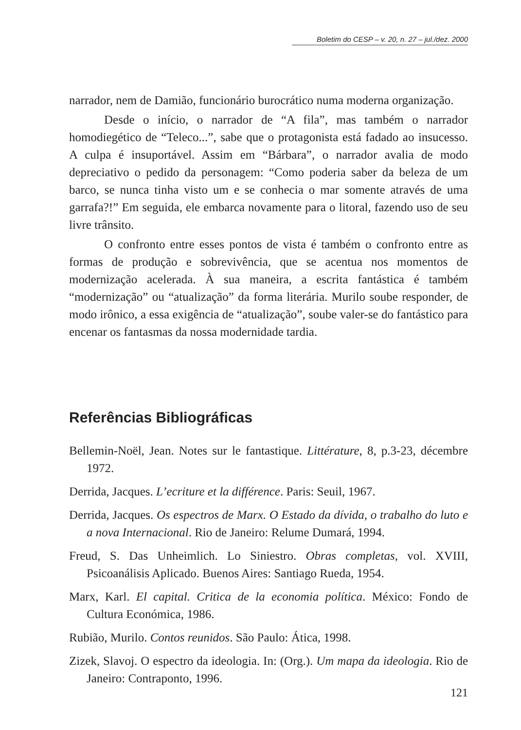Boletim do CESP – v. 20, n. 27 – jul./dez. 2000
narrador, nem de Damião, funcionário burocrático numa moderna organização.
Desde o início, o narrador de “A fila”, mas também o narrador homodiegético de “Teleco...”, sabe que o protagonista está fadado ao insucesso. A culpa é insuportável. Assim em “Bárbara”, o narrador avalia de modo depreciativo o pedido da personagem: “Como poderia saber da beleza de um barco, se nunca tinha visto um e se conhecia o mar somente através de uma garrafa?!” Em seguida, ele embarca novamente para o litoral, fazendo uso de seu livre trânsito.
O confronto entre esses pontos de vista é também o confronto entre as formas de produção e sobrevivência, que se acentua nos momentos de modernização acelerada. À sua maneira, a escrita fantástica é também “modernização” ou “atualização” da forma literária. Murilo soube responder, de modo irônico, a essa exigência de “atualização”, soube valer-se do fantástico para encenar os fantasmas da nossa modernidade tardia.
Referências Bibliográficas
Bellemin-Noël, Jean. Notes sur le fantastique. Littérature, 8, p.3-23, décembre 1972.
Derrida, Jacques. L’ecriture et la différence. Paris: Seuil, 1967.
Derrida, Jacques. Os espectros de Marx. O Estado da dívida, o trabalho do luto e a nova Internacional. Rio de Janeiro: Relume Dumará, 1994.
Freud, S. Das Unheimlich. Lo Siniestro. Obras completas, vol. XVIII, Psicoanálisis Aplicado. Buenos Aires: Santiago Rueda, 1954.
Marx, Karl. El capital. Critica de la economia política. México: Fondo de Cultura Económica, 1986.
Rubião, Murilo. Contos reunidos. São Paulo: Ática, 1998.
Zizek, Slavoj. O espectro da ideologia. In: (Org.). Um mapa da ideologia. Rio de Janeiro: Contraponto, 1996.
121